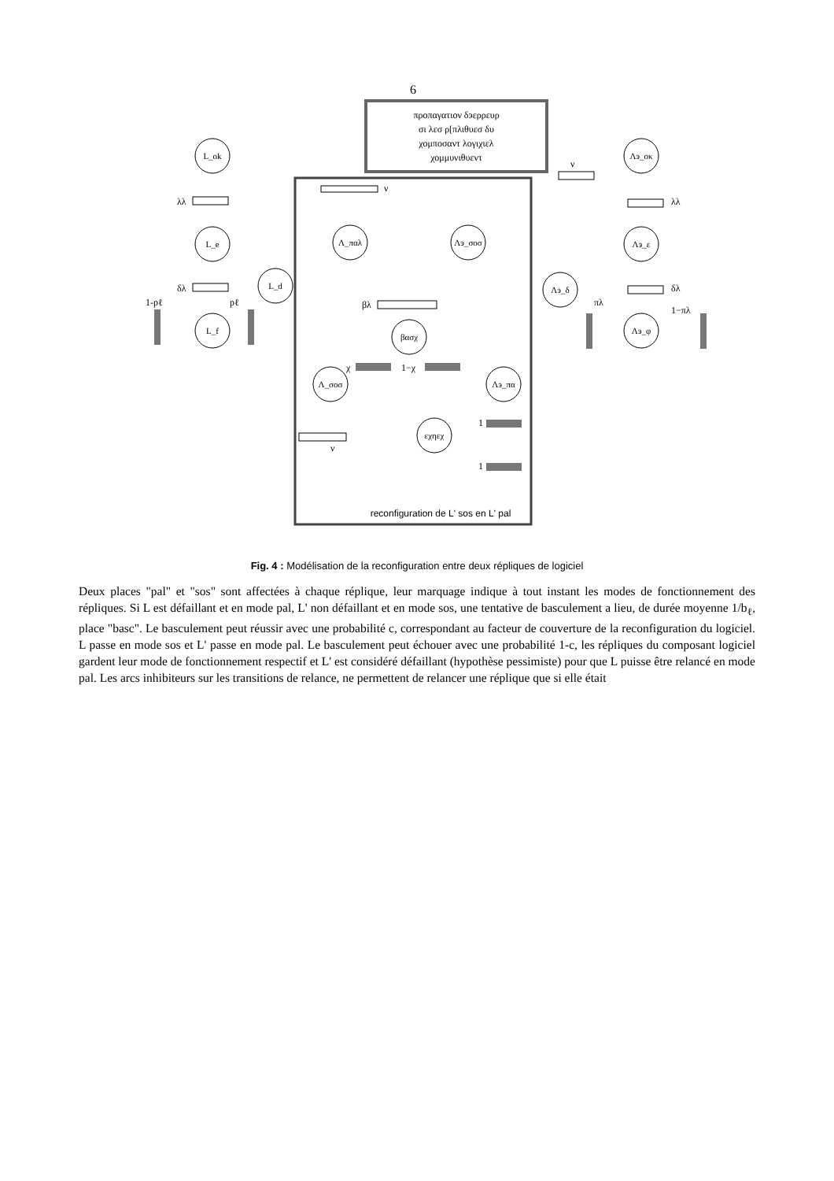6
προπαγατιον δэερρευρ
σι λεσ ρ[πλιθυεσ δυ
χομποσαντ λογιχιελ
χομμυνιθυεντ
L_ok
L_e
L_f
L_d
Λ_παλ
Λэ_σοσ
βασχ
Λ_σοσ
Λэ_πα
εχηεχ
Λэ_δ
Λэ_οκ
Λэ_ε
Λэ_φ
λλ
δλ
1-pℓ
pℓ
ν
βλ
χ
1−χ
ν
1
1
ν
λλ
δλ
πλ
1−πλ
reconfiguration de L' sos en L' pal
Fig. 4 : Modélisation de la reconfiguration entre deux répliques de logiciel
Deux places "pal" et "sos" sont affectées à chaque réplique, leur marquage indique à tout instant les modes de fonctionnement des répliques. Si L est défaillant et en mode pal, L' non défaillant et en mode sos, une tentative de basculement a lieu, de durée moyenne 1/b<sub>ℓ</sub>, place "basc". Le basculement peut réussir avec une probabilité c, correspondant au facteur de couverture de la reconfiguration du logiciel. L passe en mode sos et L' passe en mode pal. Le basculement peut échouer avec une probabilité 1-c, les répliques du composant logiciel gardent leur mode de fonctionnement respectif et L' est considéré défaillant (hypothèse pessimiste) pour que L puisse être relancé en mode pal. Les arcs inhibiteurs sur les transitions de relance, ne permettent de relancer une réplique que si elle était